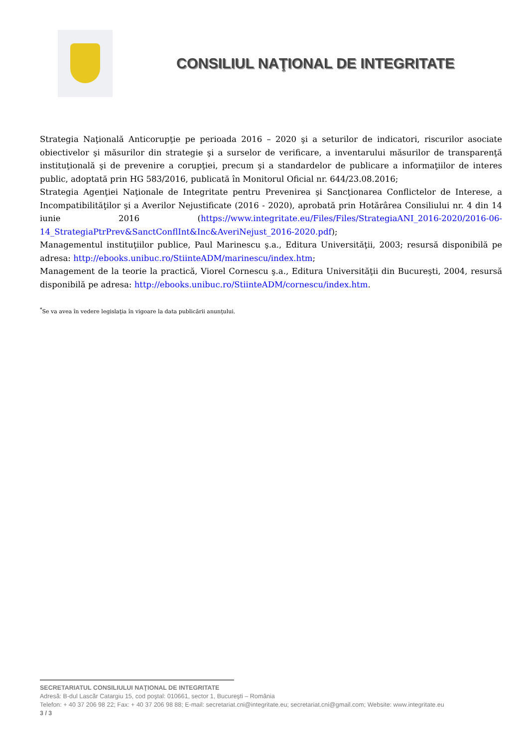CONSILIUL NAŢIONAL DE INTEGRITATE
Strategia Naţională Anticorupţie pe perioada 2016 – 2020 şi a seturilor de indicatori, riscurilor asociate obiectivelor şi măsurilor din strategie şi a surselor de verificare, a inventarului măsurilor de transparenţă instituţională şi de prevenire a corupţiei, precum şi a standardelor de publicare a informaţiilor de interes public, adoptată prin HG 583/2016, publicată în Monitorul Oficial nr. 644/23.08.2016;
Strategia Agenţiei Naţionale de Integritate pentru Prevenirea şi Sancţionarea Conflictelor de Interese, a Incompatibilităţilor şi a Averilor Nejustificate (2016 - 2020), aprobată prin Hotărârea Consiliului nr. 4 din 14 iunie 2016 (https://www.integritate.eu/Files/Files/StrategiaANI_2016-2020/2016-06-14_StrategiaPtrPrev&SanctConflInt&Inc&AveriNejust_2016-2020.pdf);
Managementul instituţiilor publice, Paul Marinescu ş.a., Editura Universităţii, 2003; resursă disponibilă pe adresa: http://ebooks.unibuc.ro/StiinteADM/marinescu/index.htm;
Management de la teorie la practică, Viorel Cornescu ş.a., Editura Universităţii din Bucureşti, 2004, resursă disponibilă pe adresa: http://ebooks.unibuc.ro/StiinteADM/cornescu/index.htm.
<sup>*</sup> Se va avea în vedere legislaţia în vigoare la data publicării anunţului.
SECRETARIATUL CONSILIULUI NAŢIONAL DE INTEGRITATE
Adresă: B-dul Lascăr Catargiu 15, cod poştal: 010661, sector 1, Bucureşti – România
Telefon: + 40 37 206 98 22; Fax: + 40 37 206 98 88; E-mail: secretariat.cni@integritate.eu; secretariat.cni@gmail.com; Website: www.integritate.eu
3 / 3